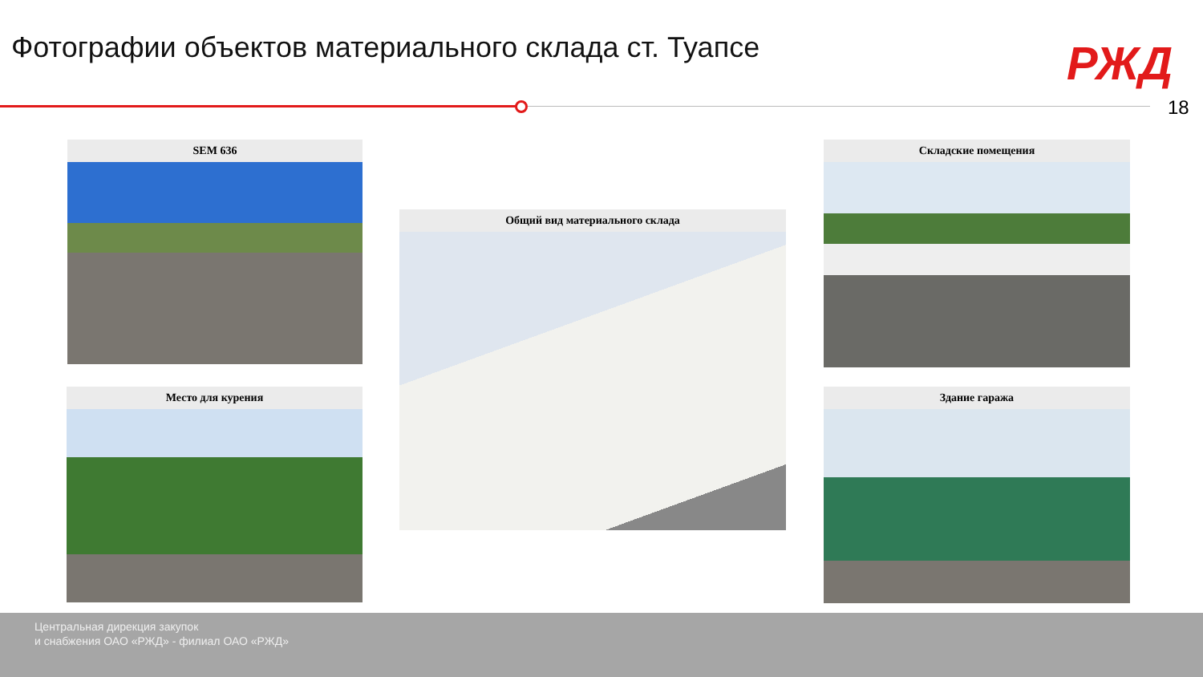Фотографии объектов материального склада ст. Туапсе
РЖД
18
SEM 636
Общий вид материального склада
Складские помещения
Место для курения Здание гаража
Центральная дирекция закупок
и снабжения ОАО «РЖД» - филиал ОАО «РЖД»